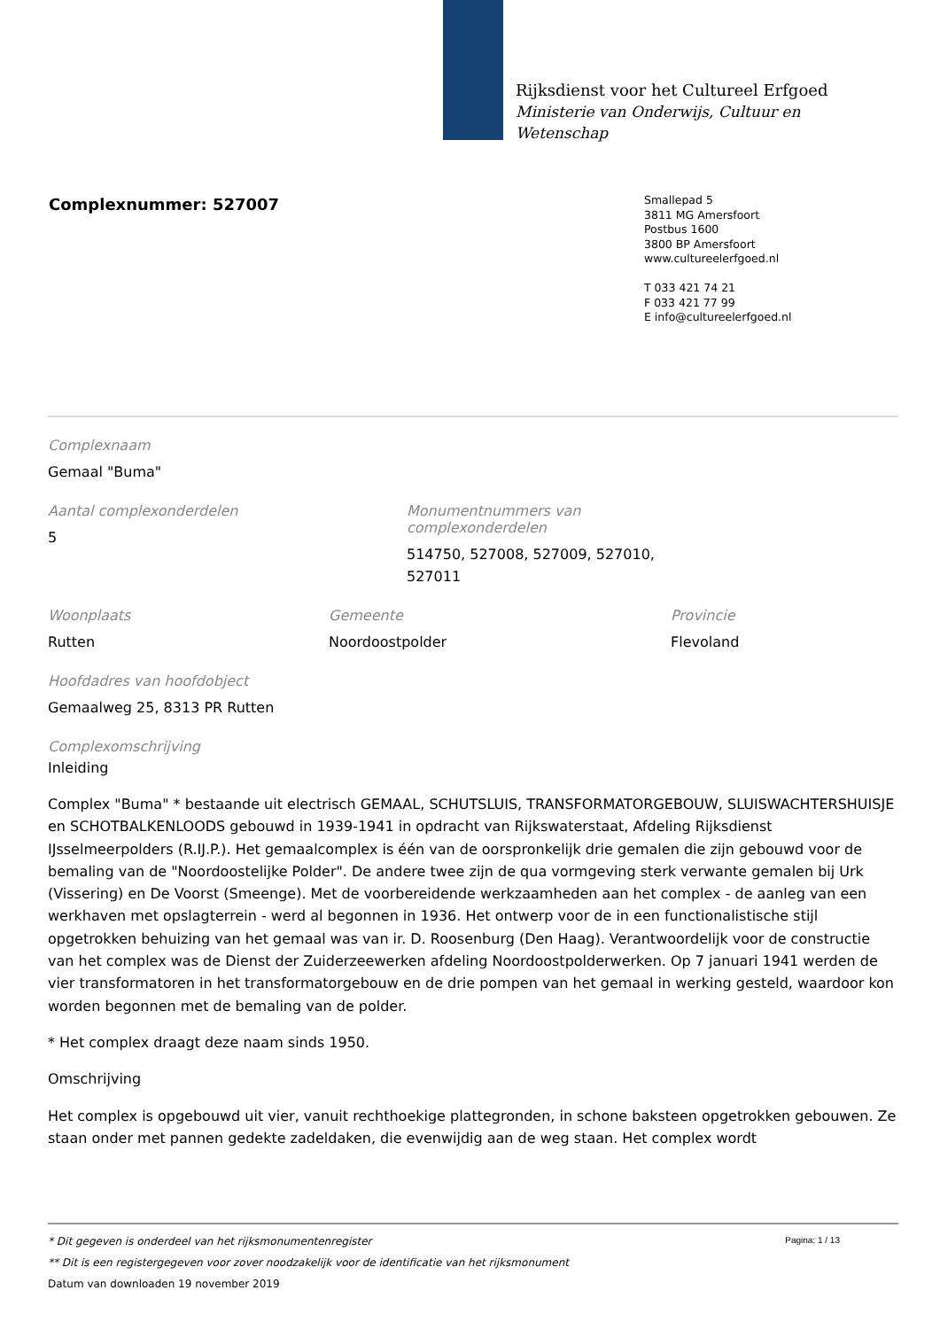Rijksdienst voor het Cultureel Erfgoed
Ministerie van Onderwijs, Cultuur en
Wetenschap
Complexnummer: 527007
Smallepad 5
3811 MG Amersfoort
Postbus 1600
3800 BP Amersfoort
www.cultureelerfgoed.nl
T 033 421 74 21
F 033 421 77 99
E info@cultureelerfgoed.nl
Complexnaam
Gemaal "Buma"
Aantal complexonderdelen
5
Monumentnummers van complexonderdelen
514750, 527008, 527009, 527010, 527011
Woonplaats
Rutten
Gemeente
Noordoostpolder
Provincie
Flevoland
Hoofdadres van hoofdobject
Gemaalweg 25, 8313 PR Rutten
Complexomschrijving
Inleiding
Complex "Buma" * bestaande uit electrisch GEMAAL, SCHUTSLUIS, TRANSFORMATORGEBOUW, SLUISWACHTERSHUISJE en SCHOTBALKENLOODS gebouwd in 1939-1941 in opdracht van Rijkswaterstaat, Afdeling Rijksdienst IJsselmeerpolders (R.IJ.P.). Het gemaalcomplex is één van de oorspronkelijk drie gemalen die zijn gebouwd voor de bemaling van de "Noordoostelijke Polder". De andere twee zijn de qua vormgeving sterk verwante gemalen bij Urk (Vissering) en De Voorst (Smeenge). Met de voorbereidende werkzaamheden aan het complex - de aanleg van een werkhaven met opslagterrein - werd al begonnen in 1936. Het ontwerp voor de in een functionalistische stijl opgetrokken behuizing van het gemaal was van ir. D. Roosenburg (Den Haag). Verantwoordelijk voor de constructie van het complex was de Dienst der Zuiderzeewerken afdeling Noordoostpolderwerken. Op 7 januari 1941 werden de vier transformatoren in het transformatorgebouw en de drie pompen van het gemaal in werking gesteld, waardoor kon worden begonnen met de bemaling van de polder.
* Het complex draagt deze naam sinds 1950.
Omschrijving
Het complex is opgebouwd uit vier, vanuit rechthoekige plattegronden, in schone baksteen opgetrokken gebouwen. Ze staan onder met pannen gedekte zadeldaken, die evenwijdig aan de weg staan. Het complex wordt
Pagina: 1 / 13
* Dit gegeven is onderdeel van het rijksmonumentenregister
** Dit is een registergegeven voor zover noodzakelijk voor de identificatie van het rijksmonument
Datum van downloaden 19 november 2019